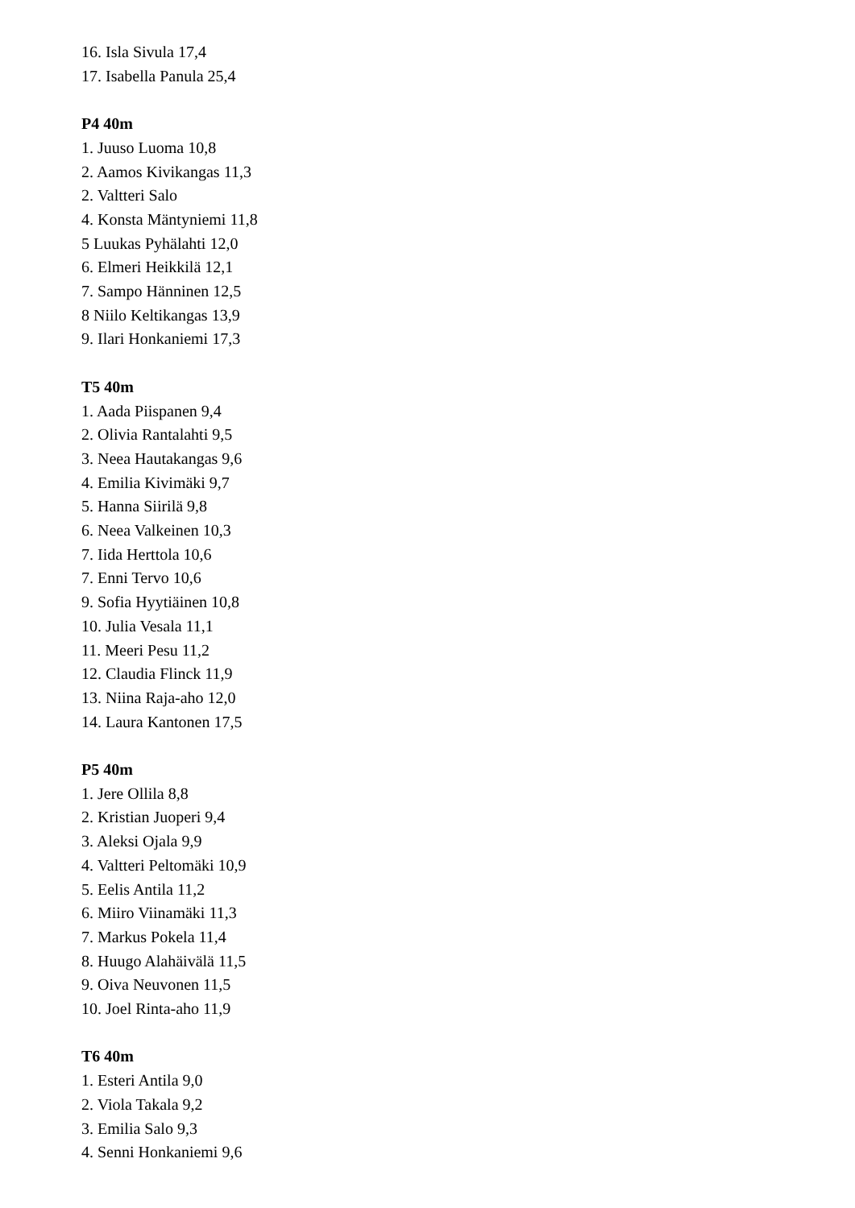16. Isla Sivula 17,4
17. Isabella Panula 25,4
P4 40m
1. Juuso Luoma 10,8
2. Aamos Kivikangas 11,3
2. Valtteri Salo
4. Konsta Mäntyniemi 11,8
5 Luukas Pyhälahti 12,0
6. Elmeri Heikkilä 12,1
7. Sampo Hänninen 12,5
8 Niilo Keltikangas 13,9
9. Ilari Honkaniemi 17,3
T5 40m
1. Aada Piispanen 9,4
2. Olivia Rantalahti 9,5
3. Neea Hautakangas 9,6
4. Emilia Kivimäki 9,7
5. Hanna Siirilä 9,8
6. Neea Valkeinen 10,3
7. Iida Herttola 10,6
7. Enni Tervo 10,6
9. Sofia Hyytiäinen 10,8
10. Julia Vesala 11,1
11. Meeri Pesu 11,2
12. Claudia Flinck 11,9
13. Niina Raja-aho 12,0
14. Laura Kantonen 17,5
P5 40m
1. Jere Ollila 8,8
2. Kristian Juoperi 9,4
3. Aleksi Ojala 9,9
4. Valtteri Peltomäki 10,9
5. Eelis Antila 11,2
6. Miiro Viinamäki 11,3
7. Markus Pokela 11,4
8. Huugo Alahäivälä 11,5
9. Oiva Neuvonen 11,5
10. Joel Rinta-aho 11,9
T6 40m
1. Esteri Antila 9,0
2. Viola Takala 9,2
3. Emilia Salo 9,3
4. Senni Honkaniemi 9,6